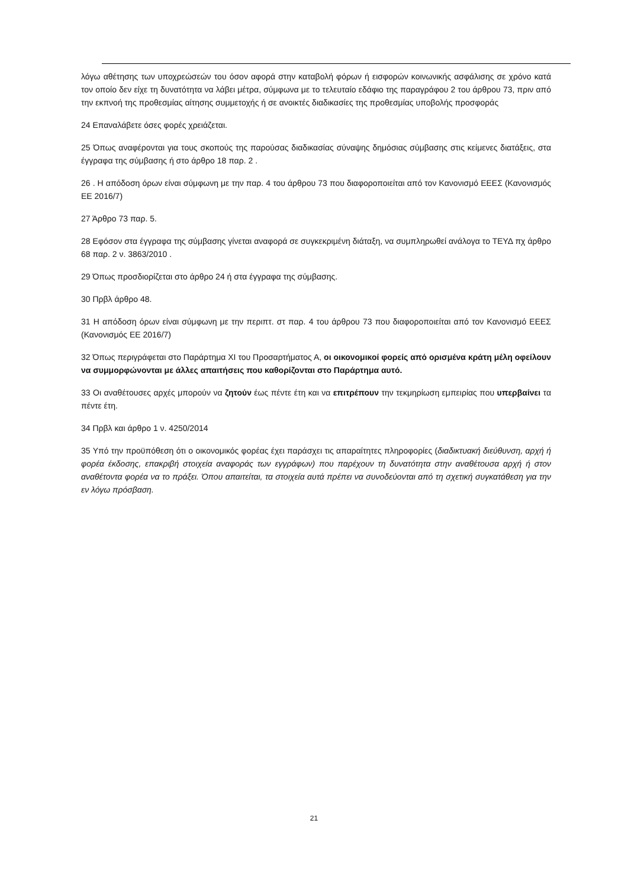λόγω αθέτησης των υποχρεώσεών του όσον αφορά στην καταβολή φόρων ή εισφορών κοινωνικής ασφάλισης σε χρόνο κατά τον οποίο δεν είχε τη δυνατότητα να λάβει μέτρα, σύμφωνα με το τελευταίο εδάφιο της παραγράφου 2 του άρθρου 73, πριν από την εκπνοή της προθεσμίας αίτησης συμμετοχής ή σε ανοικτές διαδικασίες της προθεσμίας υποβολής προσφοράς
24 Επαναλάβετε όσες φορές χρειάζεται.
25 Όπως αναφέρονται για τους σκοπούς της παρούσας διαδικασίας σύναψης δημόσιας σύμβασης στις κείμενες διατάξεις, στα έγγραφα της σύμβασης ή στο άρθρο 18 παρ. 2 .
26 . Η απόδοση όρων είναι σύμφωνη με την παρ. 4 του άρθρου 73 που διαφοροποιείται από τον Κανονισμό ΕΕΕΣ (Κανονισμός ΕΕ 2016/7)
27 Άρθρο 73 παρ. 5.
28 Εφόσον στα έγγραφα της σύμβασης γίνεται αναφορά σε συγκεκριμένη διάταξη, να συμπληρωθεί ανάλογα το ΤΕΥΔ πχ άρθρο 68 παρ. 2 ν. 3863/2010 .
29 Όπως προσδιορίζεται στο άρθρο 24 ή στα έγγραφα της σύμβασης.
30 Πρβλ άρθρο 48.
31 Η απόδοση όρων είναι σύμφωνη με την περιπτ. στ παρ. 4 του άρθρου 73 που διαφοροποιείται από τον Κανονισμό ΕΕΕΣ (Κανονισμός ΕΕ 2016/7)
32 Όπως περιγράφεται στο Παράρτημα XI του Προσαρτήματος Α, οι οικονομικοί φορείς από ορισμένα κράτη μέλη οφείλουν να συμμορφώνονται με άλλες απαιτήσεις που καθορίζονται στο Παράρτημα αυτό.
33 Οι αναθέτουσες αρχές μπορούν να ζητούν έως πέντε έτη και να επιτρέπουν την τεκμηρίωση εμπειρίας που υπερβαίνει τα πέντε έτη.
34 Πρβλ και άρθρο 1 ν. 4250/2014
35 Υπό την προϋπόθεση ότι ο οικονομικός φορέας έχει παράσχει τις απαραίτητες πληροφορίες (διαδικτυακή διεύθυνση, αρχή ή φορέα έκδοσης, επακριβή στοιχεία αναφοράς των εγγράφων) που παρέχουν τη δυνατότητα στην αναθέτουσα αρχή ή στον αναθέτοντα φορέα να το πράξει. Όπου απαιτείται, τα στοιχεία αυτά πρέπει να συνοδεύονται από τη σχετική συγκατάθεση για την εν λόγω πρόσβαση.
21